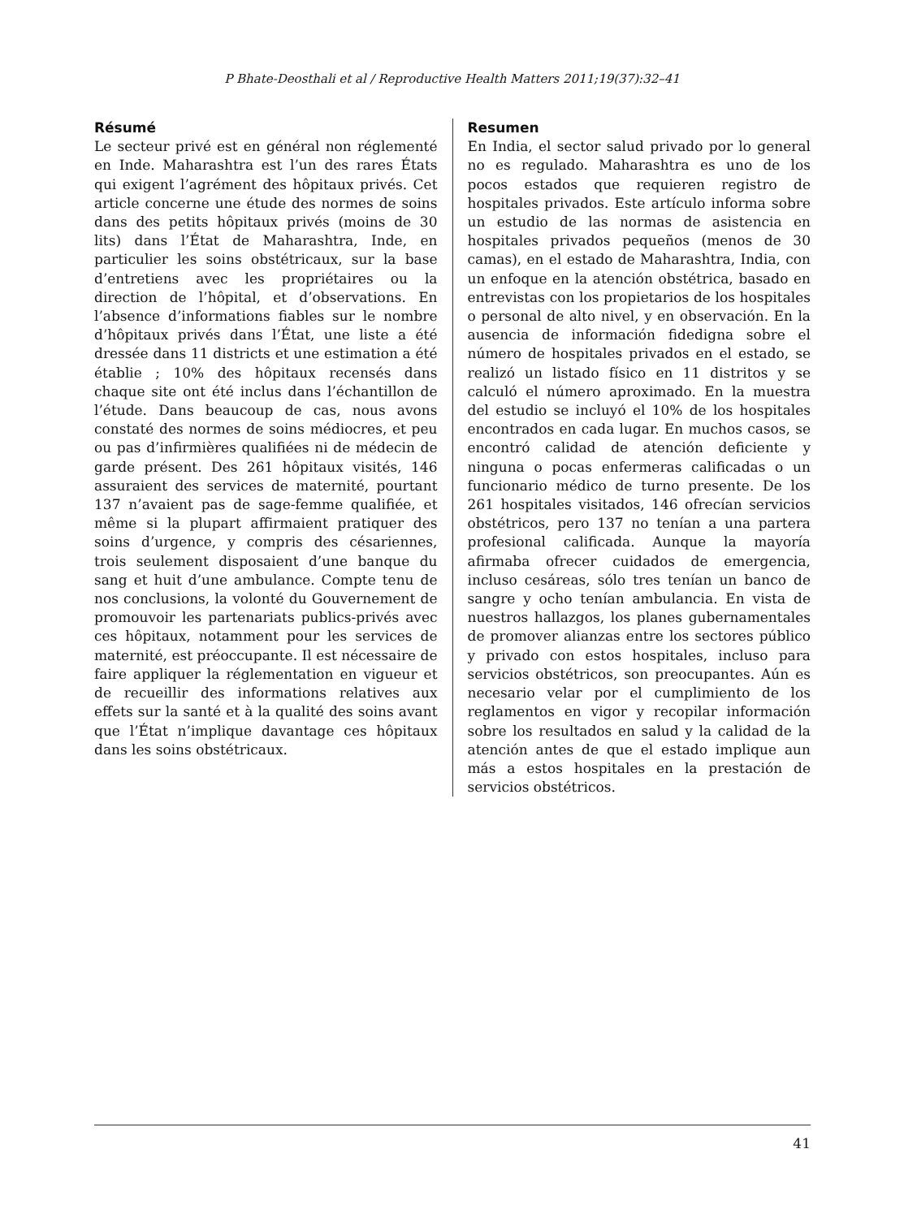P Bhate-Deosthali et al / Reproductive Health Matters 2011;19(37):32–41
Résumé
Le secteur privé est en général non réglementé en Inde. Maharashtra est l’un des rares États qui exigent l’agrément des hôpitaux privés. Cet article concerne une étude des normes de soins dans des petits hôpitaux privés (moins de 30 lits) dans l’État de Maharashtra, Inde, en particulier les soins obstétricaux, sur la base d’entretiens avec les propriétaires ou la direction de l’hôpital, et d’observations. En l’absence d’informations fiables sur le nombre d’hôpitaux privés dans l’État, une liste a été dressée dans 11 districts et une estimation a été établie ; 10% des hôpitaux recensés dans chaque site ont été inclus dans l’échantillon de l’étude. Dans beaucoup de cas, nous avons constaté des normes de soins médiocres, et peu ou pas d’infirmières qualifiées ni de médecin de garde présent. Des 261 hôpitaux visités, 146 assuraient des services de maternité, pourtant 137 n’avaient pas de sage-femme qualifiée, et même si la plupart affirmaient pratiquer des soins d’urgence, y compris des césariennes, trois seulement disposaient d’une banque du sang et huit d’une ambulance. Compte tenu de nos conclusions, la volonté du Gouvernement de promouvoir les partenariats publics-privés avec ces hôpitaux, notamment pour les services de maternité, est préoccupante. Il est nécessaire de faire appliquer la réglementation en vigueur et de recueillir des informations relatives aux effets sur la santé et à la qualité des soins avant que l’État n’implique davantage ces hôpitaux dans les soins obstétricaux.
Resumen
En India, el sector salud privado por lo general no es regulado. Maharashtra es uno de los pocos estados que requieren registro de hospitales privados. Este artículo informa sobre un estudio de las normas de asistencia en hospitales privados pequeños (menos de 30 camas), en el estado de Maharashtra, India, con un enfoque en la atención obstétrica, basado en entrevistas con los propietarios de los hospitales o personal de alto nivel, y en observación. En la ausencia de información fidedigna sobre el número de hospitales privados en el estado, se realizó un listado físico en 11 distritos y se calculó el número aproximado. En la muestra del estudio se incluyó el 10% de los hospitales encontrados en cada lugar. En muchos casos, se encontró calidad de atención deficiente y ninguna o pocas enfermeras calificadas o un funcionario médico de turno presente. De los 261 hospitales visitados, 146 ofrecían servicios obstétricos, pero 137 no tenían a una partera profesional calificada. Aunque la mayoría afirmaba ofrecer cuidados de emergencia, incluso cesáreas, sólo tres tenían un banco de sangre y ocho tenían ambulancia. En vista de nuestros hallazgos, los planes gubernamentales de promover alianzas entre los sectores público y privado con estos hospitales, incluso para servicios obstétricos, son preocupantes. Aún es necesario velar por el cumplimiento de los reglamentos en vigor y recopilar información sobre los resultados en salud y la calidad de la atención antes de que el estado implique aun más a estos hospitales en la prestación de servicios obstétricos.
41